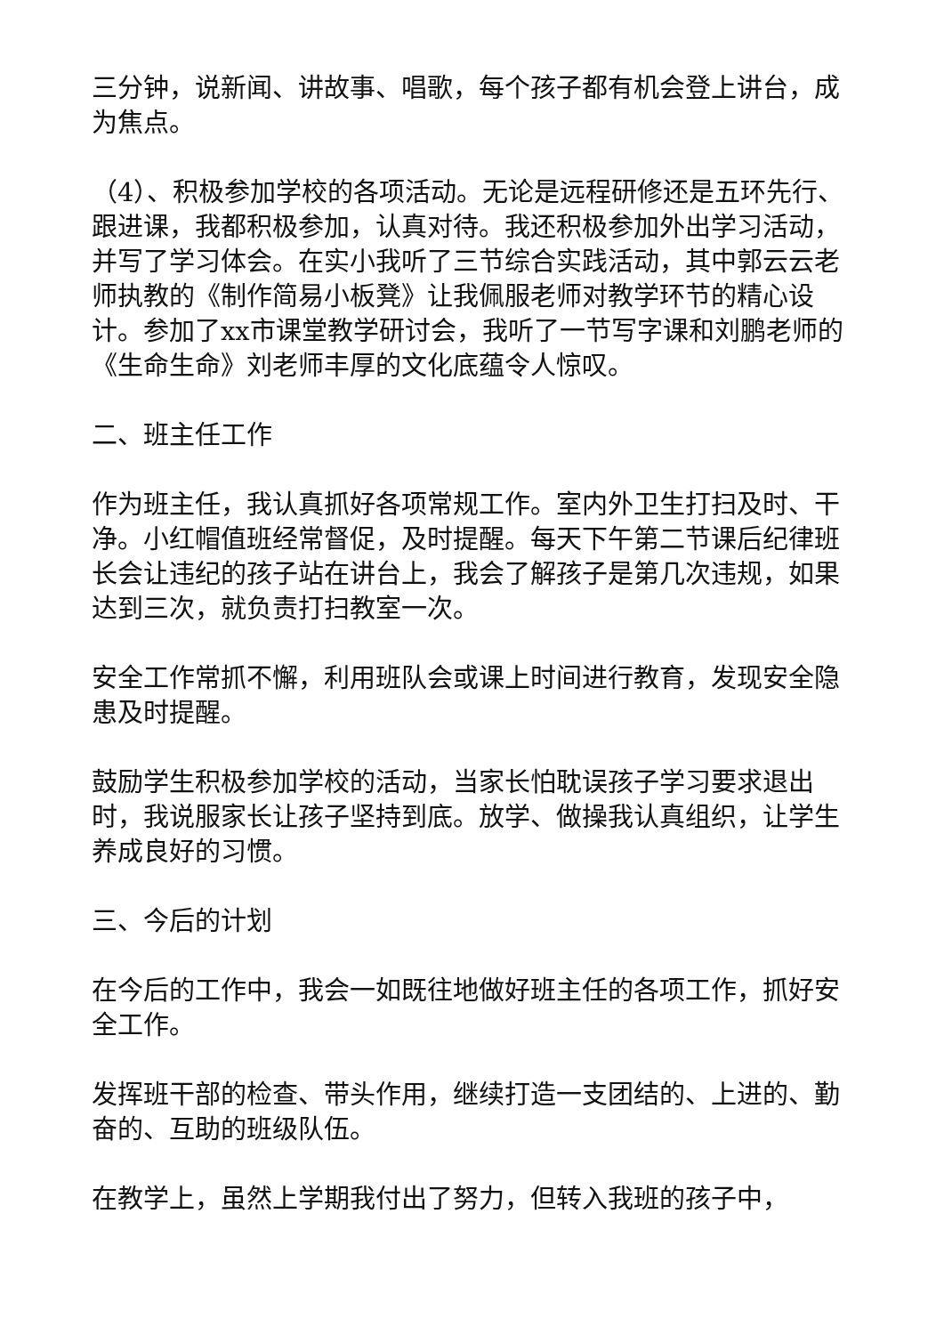三分钟，说新闻、讲故事、唱歌，每个孩子都有机会登上讲台，成为焦点。
（4）、积极参加学校的各项活动。无论是远程研修还是五环先行、跟进课，我都积极参加，认真对待。我还积极参加外出学习活动，并写了学习体会。在实小我听了三节综合实践活动，其中郭云云老师执教的《制作简易小板凳》让我佩服老师对教学环节的精心设计。参加了xx市课堂教学研讨会，我听了一节写字课和刘鹏老师的《生命生命》刘老师丰厚的文化底蕴令人惊叹。
二、班主任工作
作为班主任，我认真抓好各项常规工作。室内外卫生打扫及时、干净。小红帽值班经常督促，及时提醒。每天下午第二节课后纪律班长会让违纪的孩子站在讲台上，我会了解孩子是第几次违规，如果达到三次，就负责打扫教室一次。
安全工作常抓不懈，利用班队会或课上时间进行教育，发现安全隐患及时提醒。
鼓励学生积极参加学校的活动，当家长怕耽误孩子学习要求退出时，我说服家长让孩子坚持到底。放学、做操我认真组织，让学生养成良好的习惯。
三、今后的计划
在今后的工作中，我会一如既往地做好班主任的各项工作，抓好安全工作。
发挥班干部的检查、带头作用，继续打造一支团结的、上进的、勤奋的、互助的班级队伍。
在教学上，虽然上学期我付出了努力，但转入我班的孩子中，